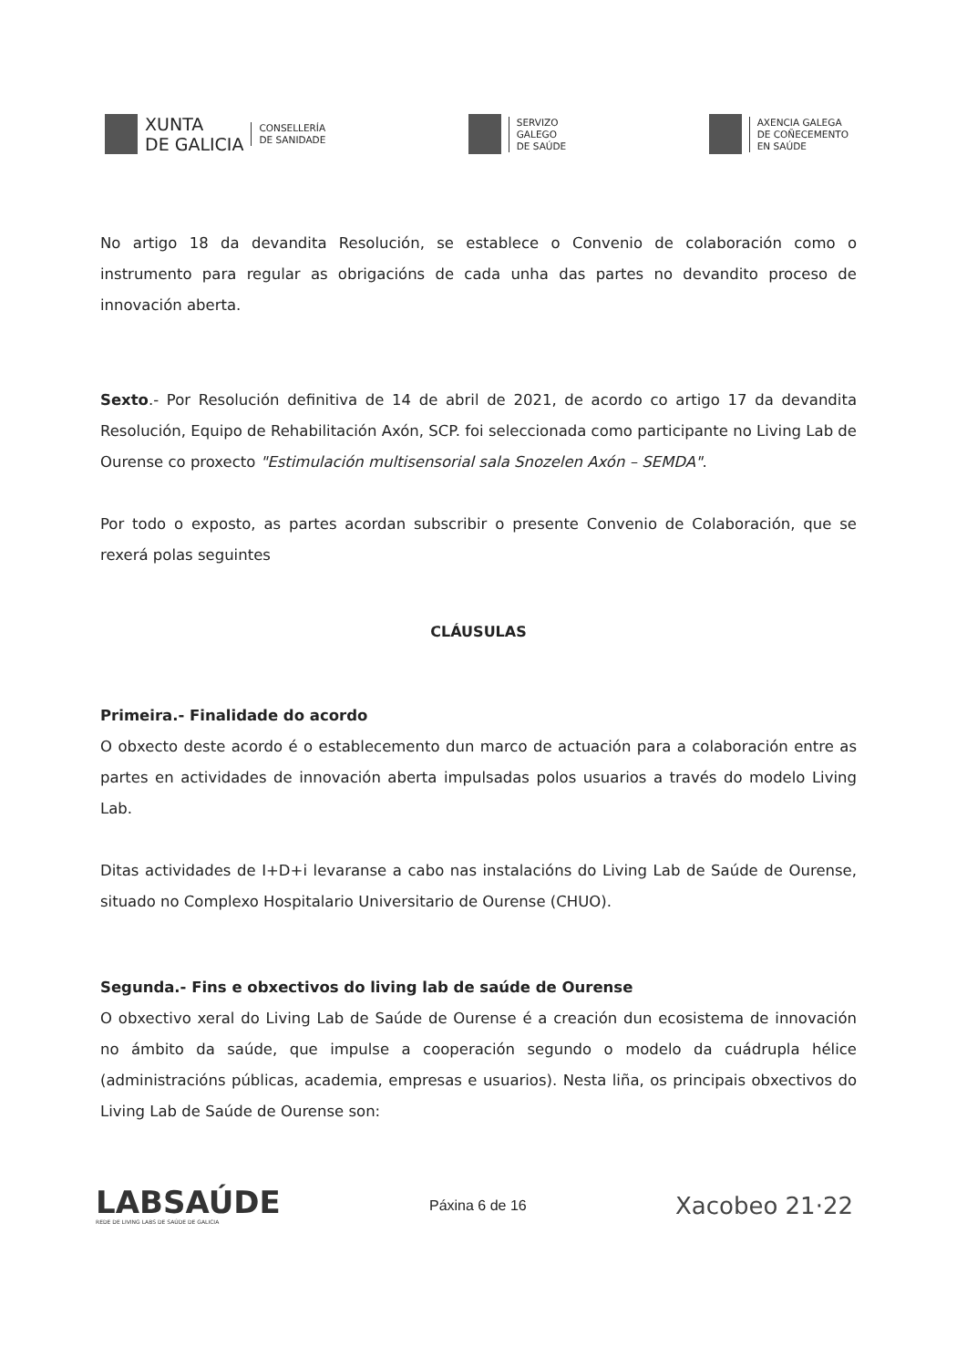XUNTA
DE GALICIA
CONSELLERÍA
DE SANIDADE
SERVIZO
GALEGO
DE SAÚDE
AXENCIA GALEGA
DE COÑECEMENTO
EN SAÚDE
No artigo 18 da devandita Resolución, se establece o Convenio de colaboración como o instrumento para regular as obrigacións de cada unha das partes no devandito proceso de innovación aberta.
Sexto.- Por Resolución definitiva de 14 de abril de 2021, de acordo co artigo 17 da devandita Resolución, Equipo de Rehabilitación Axón, SCP. foi seleccionada como participante no Living Lab de Ourense co proxecto "Estimulación multisensorial sala Snozelen Axón – SEMDA".
Por todo o exposto, as partes acordan subscribir o presente Convenio de Colaboración, que se rexerá polas seguintes
CLÁUSULAS
Primeira.- Finalidade do acordo
O obxecto deste acordo é o establecemento dun marco de actuación para a colaboración entre as partes en actividades de innovación aberta impulsadas polos usuarios a través do modelo Living Lab.
Ditas actividades de I+D+i levaranse a cabo nas instalacións do Living Lab de Saúde de Ourense, situado no Complexo Hospitalario Universitario de Ourense (CHUO).
Segunda.- Fins e obxectivos do living lab de saúde de Ourense
O obxectivo xeral do Living Lab de Saúde de Ourense é a creación dun ecosistema de innovación no ámbito da saúde, que impulse a cooperación segundo o modelo da cuádrupla hélice (administracións públicas, academia, empresas e usuarios). Nesta liña, os principais obxectivos do Living Lab de Saúde de Ourense son:
LABSAÚDE
REDE DE LIVING LABS DE SAÚDE DE GALICIA
Páxina 6 de 16
Xacobeo 21·22